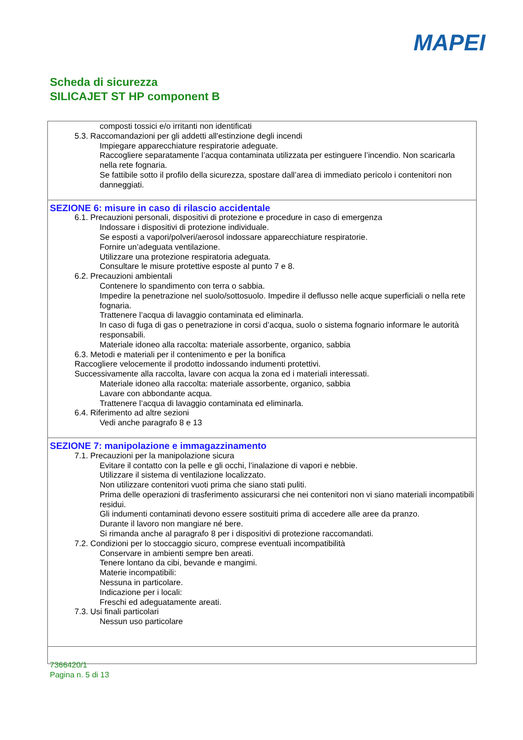MAPEI
Scheda di sicurezza
SILICAJET ST HP component B
composti tossici e/o irritanti non identificati
5.3. Raccomandazioni per gli addetti all'estinzione degli incendi
Impiegare apparecchiature respiratorie adeguate.
Raccogliere separatamente l’acqua contaminata utilizzata per estinguere l’incendio. Non scaricarla nella rete fognaria.
Se fattibile sotto il profilo della sicurezza, spostare dall’area di immediato pericolo i contenitori non danneggiati.
SEZIONE 6: misure in caso di rilascio accidentale
6.1. Precauzioni personali, dispositivi di protezione e procedure in caso di emergenza
Indossare i dispositivi di protezione individuale.
Se esposti a vapori/polveri/aerosol indossare apparecchiature respiratorie.
Fornire un’adeguata ventilazione.
Utilizzare una protezione respiratoria adeguata.
Consultare le misure protettive esposte al punto 7 e 8.
6.2. Precauzioni ambientali
Contenere lo spandimento con terra o sabbia.
Impedire la penetrazione nel suolo/sottosuolo. Impedire il deflusso nelle acque superficiali o nella rete fognaria.
Trattenere l’acqua di lavaggio contaminata ed eliminarla.
In caso di fuga di gas o penetrazione in corsi d’acqua, suolo o sistema fognario informare le autorità responsabili.
Materiale idoneo alla raccolta: materiale assorbente, organico, sabbia
6.3. Metodi e materiali per il contenimento e per la bonifica
Raccogliere velocemente il prodotto indossando indumenti protettivi.
Successivamente alla raccolta, lavare con acqua la zona ed i materiali interessati.
Materiale idoneo alla raccolta: materiale assorbente, organico, sabbia
Lavare con abbondante acqua.
Trattenere l’acqua di lavaggio contaminata ed eliminarla.
6.4. Riferimento ad altre sezioni
Vedi anche paragrafo 8 e 13
SEZIONE 7: manipolazione e immagazzinamento
7.1. Precauzioni per la manipolazione sicura
Evitare il contatto con la pelle e gli occhi, l’inalazione di vapori e nebbie.
Utilizzare il sistema di ventilazione localizzato.
Non utilizzare contenitori vuoti prima che siano stati puliti.
Prima delle operazioni di trasferimento assicurarsi che nei contenitori non vi siano materiali incompatibili residui.
Gli indumenti contaminati devono essere sostituiti prima di accedere alle aree da pranzo.
Durante il lavoro non mangiare né bere.
Si rimanda anche al paragrafo 8 per i dispositivi di protezione raccomandati.
7.2. Condizioni per lo stoccaggio sicuro, comprese eventuali incompatibilità
Conservare in ambienti sempre ben areati.
Tenere lontano da cibi, bevande e mangimi.
Materie incompatibili:
Nessuna in particolare.
Indicazione per i locali:
Freschi ed adeguatamente areati.
7.3. Usi finali particolari
Nessun uso particolare
7366420/1
Pagina n. 5 di 13